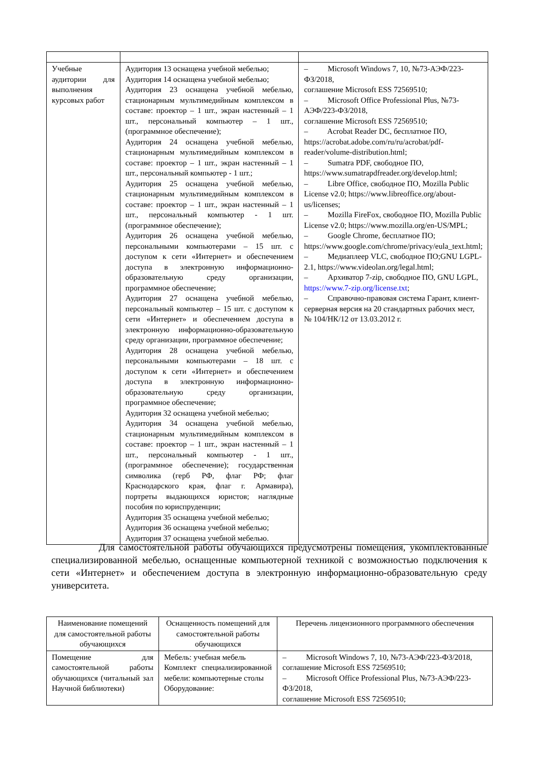| Учебные аудитории для выполнения курсовых работ | Аудитория 13 оснащена учебной мебелью; Аудитория 14 оснащена учебной мебелью; Аудитория 23 оснащена учебной мебелью, стационарным мультимедийным комплексом в составе: проектор – 1 шт., экран настенный – 1 шт., персональный компьютер – 1 шт., (программное обеспечение); Аудитория 24 оснащена учебной мебелью, стационарным мультимедийным комплексом в составе: проектор – 1 шт., экран настенный – 1 шт., персональный компьютер - 1 шт.; Аудитория 25 оснащена учебной мебелью, стационарным мультимедийным комплексом в составе: проектор – 1 шт., экран настенный – 1 шт., персональный компьютер - 1 шт. (программное обеспечение); Аудитория 26 оснащена учебной мебелью, персональными компьютерами – 15 шт. с доступом к сети «Интернет» и обеспечением доступа в электронную информационно-образовательную среду организации, программное обеспечение; Аудитория 27 оснащена учебной мебелью, персональный компьютер – 15 шт. с доступом к сети «Интернет» и обеспечением доступа в электронную информационно-образовательную среду организации, программное обеспечение; Аудитория 28 оснащена учебной мебелью, персональными компьютерами – 18 шт. с доступом к сети «Интернет» и обеспечением доступа в электронную информационно-образовательную среду организации, программное обеспечение; Аудитория 32 оснащена учебной мебелью; Аудитория 34 оснащена учебной мебелью, стационарным мультимедийным комплексом в составе: проектор – 1 шт., экран настенный – 1 шт., персональный компьютер - 1 шт., (программное обеспечение); государственная символика (герб РФ, флаг РФ; флаг Краснодарского края, флаг г. Армавира), портреты выдающихся юристов; наглядные пособия по юриспруденции; Аудитория 35 оснащена учебной мебелью; Аудитория 36 оснащена учебной мебелью; Аудитория 37 оснащена учебной мебелью. | – Microsoft Windows 7, 10, №73-АЭФ/223-ФЗ/2018, соглашение Microsoft ESS 72569510; – Microsoft Office Professional Plus, №73-АЭФ/223-ФЗ/2018, соглашение Microsoft ESS 72569510; – Acrobat Reader DC, бесплатное ПО, https://acrobat.adobe.com/ru/ru/acrobat/pdf-reader/volume-distribution.html; – Sumatra PDF, свободное ПО, https://www.sumatrapdfreader.org/develop.html; – Libre Office, свободное ПО, Mozilla Public License v2.0; https://www.libreoffice.org/about-us/licenses; – Mozilla FireFox, свободное ПО, Mozilla Public License v2.0; https://www.mozilla.org/en-US/MPL; – Google Chrome, бесплатное ПО; https://www.google.com/chrome/privacy/eula_text.html; – Медиаплеер VLC, свободное ПО;GNU LGPL-2.1, https://www.videolan.org/legal.html; – Архиватор 7-zip, свободное ПО, GNU LGPL, https://www.7-zip.org/license.txt ; – Справочно-правовая система Гарант, клиент-серверная версия на 20 стандартных рабочих мест, № 104/НК/12 от 13.03.2012 г. |
Для самостоятельной работы обучающихся предусмотрены помещения, укомплектованные специализированной мебелью, оснащенные компьютерной техникой с возможностью подключения к сети «Интернет» и обеспечением доступа в электронную информационно-образовательную среду университета.
| Наименование помещений для самостоятельной работы обучающихся | Оснащенность помещений для самостоятельной работы обучающихся | Перечень лицензионного программного обеспечения |
| --- | --- | --- |
| Помещение для самостоятельной работы обучающихся (читальный зал Научной библиотеки) | Мебель: учебная мебель Комплект специализированной мебели: компьютерные столы Оборудование: | – Microsoft Windows 7, 10, №73-АЭФ/223-ФЗ/2018, соглашение Microsoft ESS 72569510; – Microsoft Office Professional Plus, №73-АЭФ/223-ФЗ/2018, соглашение Microsoft ESS 72569510; |